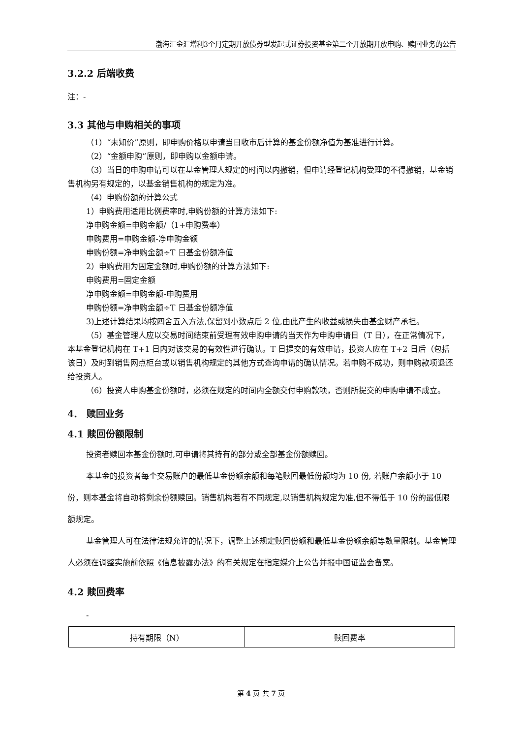渤海汇金汇增利3个月定期开放债券型发起式证券投资基金第二个开放期开放申购、赎回业务的公告
3.2.2 后端收费
注：-
3.3 其他与申购相关的事项
（1）“未知价”原则，即申购价格以申请当日收市后计算的基金份额净值为基准进行计算。
（2）“金额申购”原则，即申购以金额申请。
（3）当日的申购申请可以在基金管理人规定的时间以内撤销，但申请经登记机构受理的不得撤销，基金销售机构另有规定的，以基金销售机构的规定为准。
（4）申购份额的计算公式
1）申购费用适用比例费率时,申购份额的计算方法如下:
净申购金额=申购金额/（1+申购费率）
申购费用=申购金额-净申购金额
申购份额=净申购金额÷T 日基金份额净值
2）申购费用为固定金额时,申购份额的计算方法如下:
申购费用=固定金额
净申购金额=申购金额-申购费用
申购份额=净申购金额÷T 日基金份额净值
3)上述计算结果均按四舍五入方法,保留到小数点后 2 位,由此产生的收益或损失由基金财产承担。
（5）基金管理人应以交易时间结束前受理有效申购申请的当天作为申购申请日（T 日），在正常情况下，本基金登记机构在 T+1 日内对该交易的有效性进行确认。T 日提交的有效申请，投资人应在 T+2 日后（包括该日）及时到销售网点柜台或以销售机构规定的其他方式查询申请的确认情况。若申购不成功，则申购款项退还给投资人。
（6）投资人申购基金份额时，必须在规定的时间内全额交付申购款项，否则所提交的申购申请不成立。
4.　赎回业务
4.1 赎回份额限制
投资者赎回本基金份额时,可申请将其持有的部分或全部基金份额赎回。
本基金的投资者每个交易账户的最低基金份额余额和每笔赎回最低份额均为 10 份, 若账户余额小于 10 份，则本基金将自动将剩余份额赎回。销售机构若有不同规定,以销售机构规定为准,但不得低于 10 份的最低限额规定。
基金管理人可在法律法规允许的情况下，调整上述规定赎回份额和最低基金份额余额等数量限制。基金管理人必须在调整实施前依照《信息披露办法》的有关规定在指定媒介上公告并报中国证监会备案。
4.2 赎回费率
-
| 持有期限（N） | 赎回费率 |
第 4 页 共 7 页